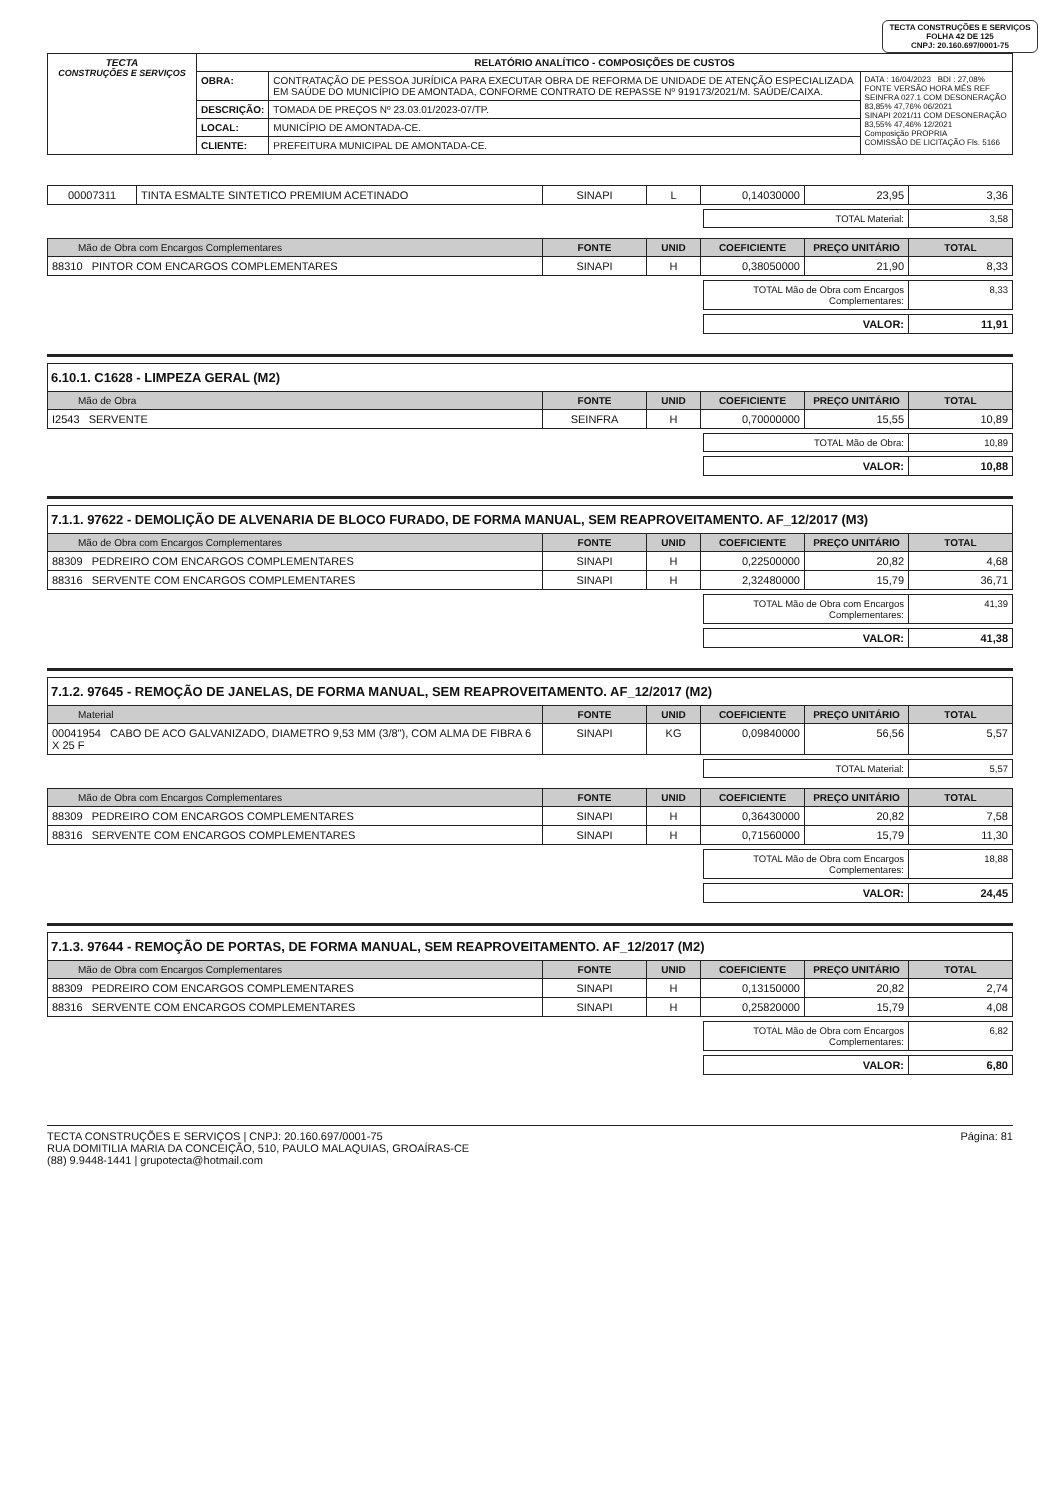TECTA CONSTRUÇÕES E SERVIÇOS
FOLHA 42 DE 125
CNPJ: 20.160.697/0001-75
| TECTA CONSTRUÇÕES E SERVIÇOS | RELATÓRIO ANALÍTICO - COMPOSIÇÕES DE CUSTOS | | |
| | OBRA: | CONTRATAÇÃO DE PESSOA JURÍDICA PARA EXECUTAR OBRA DE REFORMA DE UNIDADE DE ATENÇÃO ESPECIALIZADA EM SAÚDE DO MUNICÍPIO DE AMONTADA, CONFORME CONTRATO DE REPASSE Nº 919173/2021/M. SAÚDE/CAIXA. | DATA : 16/04/2023 BDI : 27,08% FONTE VERSÃO HORA MÊS REF SEINFRA 027.1 COM DESONERAÇÃO 83,85% 47,76% 06/2021 SINAPI 2021/11 COM DESONERAÇÃO 83,55% 47,46% 12/2021 Composição PROPRIA COMISSÃO DE LICITAÇÃO Fls. 5166 |
| | DESCRIÇÃO: | TOMADA DE PREÇOS Nº 23.03.01/2023-07/TP. | |
| | LOCAL: | MUNICÍPIO DE AMONTADA-CE. | |
| | CLIENTE: | PREFEITURA MUNICIPAL DE AMONTADA-CE. | |
| 00007311 | TINTA ESMALTE SINTETICO PREMIUM ACETINADO | SINAPI | L | 0,14030000 | 23,95 | 3,36 |
| TOTAL Material: | 3,58 |
| Mão de Obra com Encargos Complementares | FONTE | UNID | COEFICIENTE | PREÇO UNITÁRIO | TOTAL |
| --- | --- | --- | --- | --- | --- |
| 88310 PINTOR COM ENCARGOS COMPLEMENTARES | SINAPI | H | 0,38050000 | 21,90 | 8,33 |
| TOTAL Mão de Obra com Encargos Complementares: | 8,33 |
| VALOR: | 11,91 |
6.10.1. C1628 - LIMPEZA GERAL (M2)
| Mão de Obra | FONTE | UNID | COEFICIENTE | PREÇO UNITÁRIO | TOTAL |
| --- | --- | --- | --- | --- | --- |
| I2543 SERVENTE | SEINFRA | H | 0,70000000 | 15,55 | 10,89 |
| TOTAL Mão de Obra: | 10,89 |
| VALOR: | 10,88 |
7.1.1. 97622 - DEMOLIÇÃO DE ALVENARIA DE BLOCO FURADO, DE FORMA MANUAL, SEM REAPROVEITAMENTO. AF_12/2017 (M3)
| Mão de Obra com Encargos Complementares | FONTE | UNID | COEFICIENTE | PREÇO UNITÁRIO | TOTAL |
| --- | --- | --- | --- | --- | --- |
| 88309 PEDREIRO COM ENCARGOS COMPLEMENTARES | SINAPI | H | 0,22500000 | 20,82 | 4,68 |
| 88316 SERVENTE COM ENCARGOS COMPLEMENTARES | SINAPI | H | 2,32480000 | 15,79 | 36,71 |
| TOTAL Mão de Obra com Encargos Complementares: | 41,39 |
| VALOR: | 41,38 |
7.1.2. 97645 - REMOÇÃO DE JANELAS, DE FORMA MANUAL, SEM REAPROVEITAMENTO. AF_12/2017 (M2)
| Material | FONTE | UNID | COEFICIENTE | PREÇO UNITÁRIO | TOTAL |
| --- | --- | --- | --- | --- | --- |
| 00041954 CABO DE ACO GALVANIZADO, DIAMETRO 9,53 MM (3/8"), COM ALMA DE FIBRA 6 X 25 F | SINAPI | KG | 0,09840000 | 56,56 | 5,57 |
| TOTAL Material: | 5,57 |
| Mão de Obra com Encargos Complementares | FONTE | UNID | COEFICIENTE | PREÇO UNITÁRIO | TOTAL |
| --- | --- | --- | --- | --- | --- |
| 88309 PEDREIRO COM ENCARGOS COMPLEMENTARES | SINAPI | H | 0,36430000 | 20,82 | 7,58 |
| 88316 SERVENTE COM ENCARGOS COMPLEMENTARES | SINAPI | H | 0,71560000 | 15,79 | 11,30 |
| TOTAL Mão de Obra com Encargos Complementares: | 18,88 |
| VALOR: | 24,45 |
7.1.3. 97644 - REMOÇÃO DE PORTAS, DE FORMA MANUAL, SEM REAPROVEITAMENTO. AF_12/2017 (M2)
| Mão de Obra com Encargos Complementares | FONTE | UNID | COEFICIENTE | PREÇO UNITÁRIO | TOTAL |
| --- | --- | --- | --- | --- | --- |
| 88309 PEDREIRO COM ENCARGOS COMPLEMENTARES | SINAPI | H | 0,13150000 | 20,82 | 2,74 |
| 88316 SERVENTE COM ENCARGOS COMPLEMENTARES | SINAPI | H | 0,25820000 | 15,79 | 4,08 |
| TOTAL Mão de Obra com Encargos Complementares: | 6,82 |
| VALOR: | 6,80 |
TECTA CONSTRUÇÕES E SERVIÇOS | CNPJ: 20.160.697/0001-75
RUA DOMITILIA MARIA DA CONCEIÇÃO, 510, PAULO MALAQUIAS, GROAÍRAS-CE
(88) 9.9448-1441 | grupotecta@hotmail.com
Página: 81